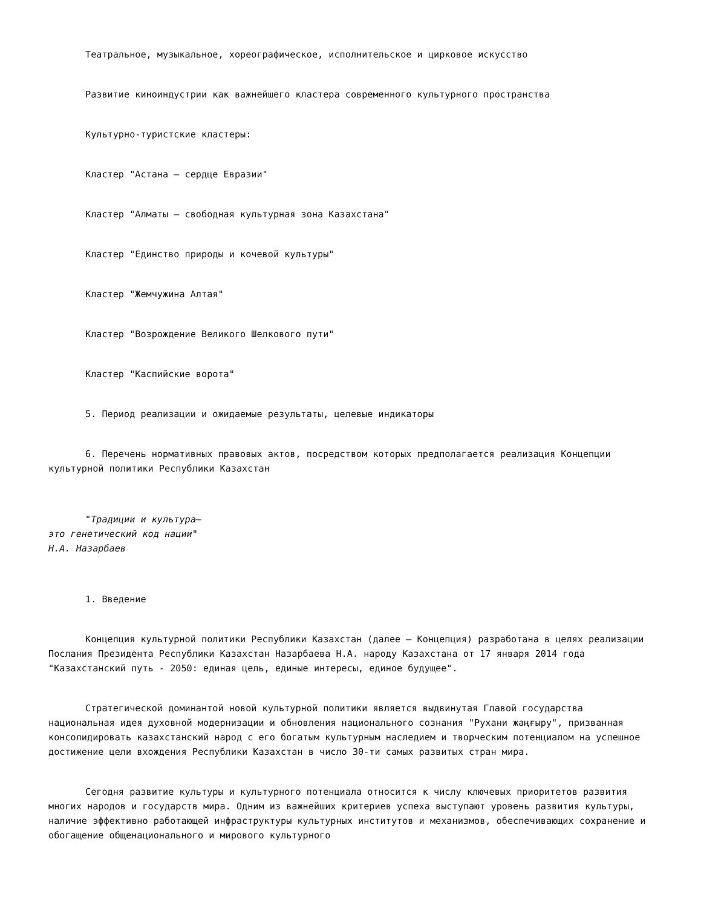Театральное, музыкальное, хореографическое, исполнительское и цирковое искусство
Развитие киноиндустрии как важнейшего кластера современного культурного пространства
Культурно-туристские кластеры:
Кластер "Астана – сердце Евразии"
Кластер "Алматы – свободная культурная зона Казахстана"
Кластер "Единство природы и кочевой культуры"
Кластер "Жемчужина Алтая"
Кластер "Возрождение Великого Шелкового пути"
Кластер "Каспийские ворота"
5. Период реализации и ожидаемые результаты, целевые индикаторы
6. Перечень нормативных правовых актов, посредством которых предполагается реализация Концепции культурной политики Республики Казахстан
"Традиции и культура–
это генетический код нации"
Н.А. Назарбаев
1. Введение
Концепция культурной политики Республики Казахстан (далее – Концепция) разработана в целях реализации Послания Президента Республики Казахстан Назарбаева Н.А. народу Казахстана от 17 января 2014 года "Казахстанский путь - 2050: единая цель, единые интересы, единое будущее".
Стратегической доминантой новой культурной политики является выдвинутая Главой государства национальная идея духовной модернизации и обновления национального сознания "Рухани жаңғыру", призванная консолидировать казахстанский народ с его богатым культурным наследием и творческим потенциалом на успешное достижение цели вхождения Республики Казахстан в число 30-ти самых развитых стран мира.
Сегодня развитие культуры и культурного потенциала относится к числу ключевых приоритетов развития многих народов и государств мира. Одним из важнейших критериев успеха выступают уровень развития культуры, наличие эффективно работающей инфраструктуры культурных институтов и механизмов, обеспечивающих сохранение и обогащение общенационального и мирового культурного